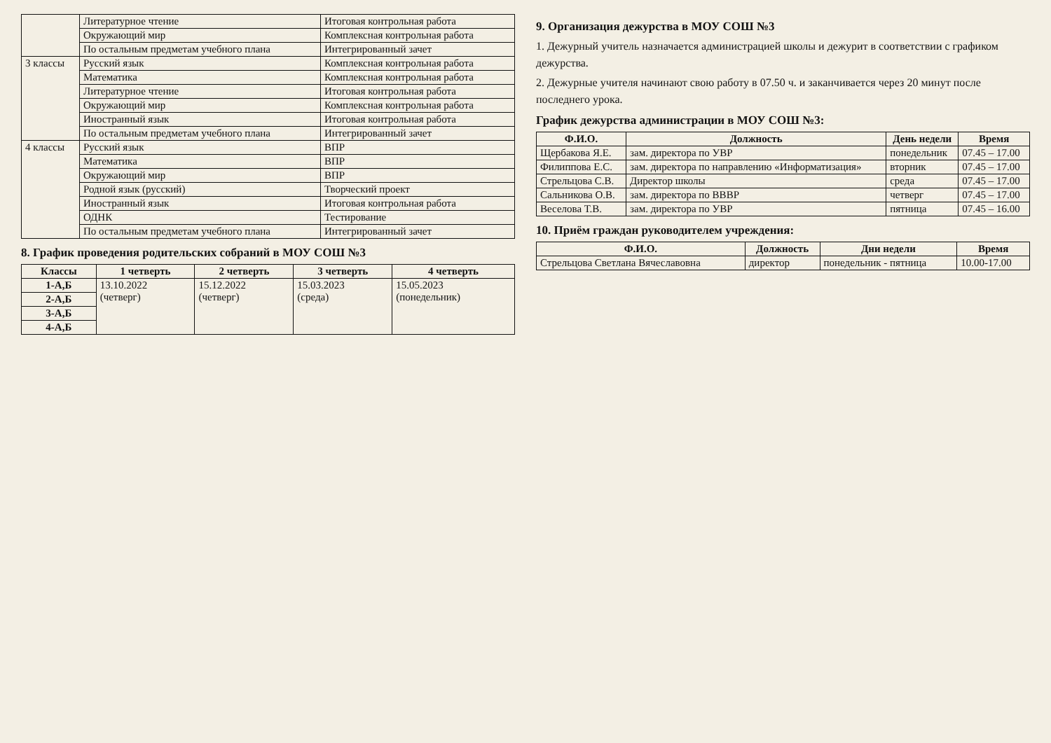| | Литературное чтение | Итоговая контрольная работа |
| | Окружающий мир | Комплексная контрольная работа |
| | По остальным предметам учебного плана | Интегрированный зачет |
| 3 классы | Русский язык | Комплексная контрольная работа |
| | Математика | Комплексная контрольная работа |
| | Литературное чтение | Итоговая контрольная работа |
| | Окружающий мир | Комплексная контрольная работа |
| | Иностранный язык | Итоговая контрольная работа |
| | По остальным предметам учебного плана | Интегрированный зачет |
| 4 классы | Русский язык | ВПР |
| | Математика | ВПР |
| | Окружающий мир | ВПР |
| | Родной язык (русский) | Творческий проект |
| | Иностранный язык | Итоговая контрольная работа |
| | ОДНК | Тестирование |
| | По остальным предметам учебного плана | Интегрированный зачет |
8. График проведения родительских собраний в МОУ СОШ №3
| Классы | 1 четверть | 2 четверть | 3 четверть | 4 четверть |
| --- | --- | --- | --- | --- |
| 1-А,Б | 13.10.2022 (четверг) | 15.12.2022 (четверг) | 15.03.2023 (среда) | 15.05.2023 (понедельник) |
| 2-А,Б | | | | |
| 3-А,Б | | | | |
| 4-А,Б | | | | |
9. Организация дежурства в МОУ СОШ №3
1. Дежурный учитель назначается администрацией школы и дежурит в соответствии с графиком дежурства.
2. Дежурные учителя начинают свою работу в 07.50 ч. и заканчивается через 20 минут после последнего урока.
График дежурства администрации в МОУ СОШ №3:
| Ф.И.О. | Должность | День недели | Время |
| --- | --- | --- | --- |
| Щербакова Я.Е. | зам. директора по УВР | понедельник | 07.45 – 17.00 |
| Филиппова Е.С. | зам. директора по направлению «Информатизация» | вторник | 07.45 – 17.00 |
| Стрельцова С.В. | Директор школы | среда | 07.45 – 17.00 |
| Сальникова О.В. | зам. директора по ВВВР | четверг | 07.45 – 17.00 |
| Веселова Т.В. | зам. директора по УВР | пятница | 07.45 – 16.00 |
10. Приём граждан руководителем учреждения:
| Ф.И.О. | Должность | Дни недели | Время |
| --- | --- | --- | --- |
| Стрельцова Светлана Вячеславовна | директор | понедельник - пятница | 10.00-17.00 |